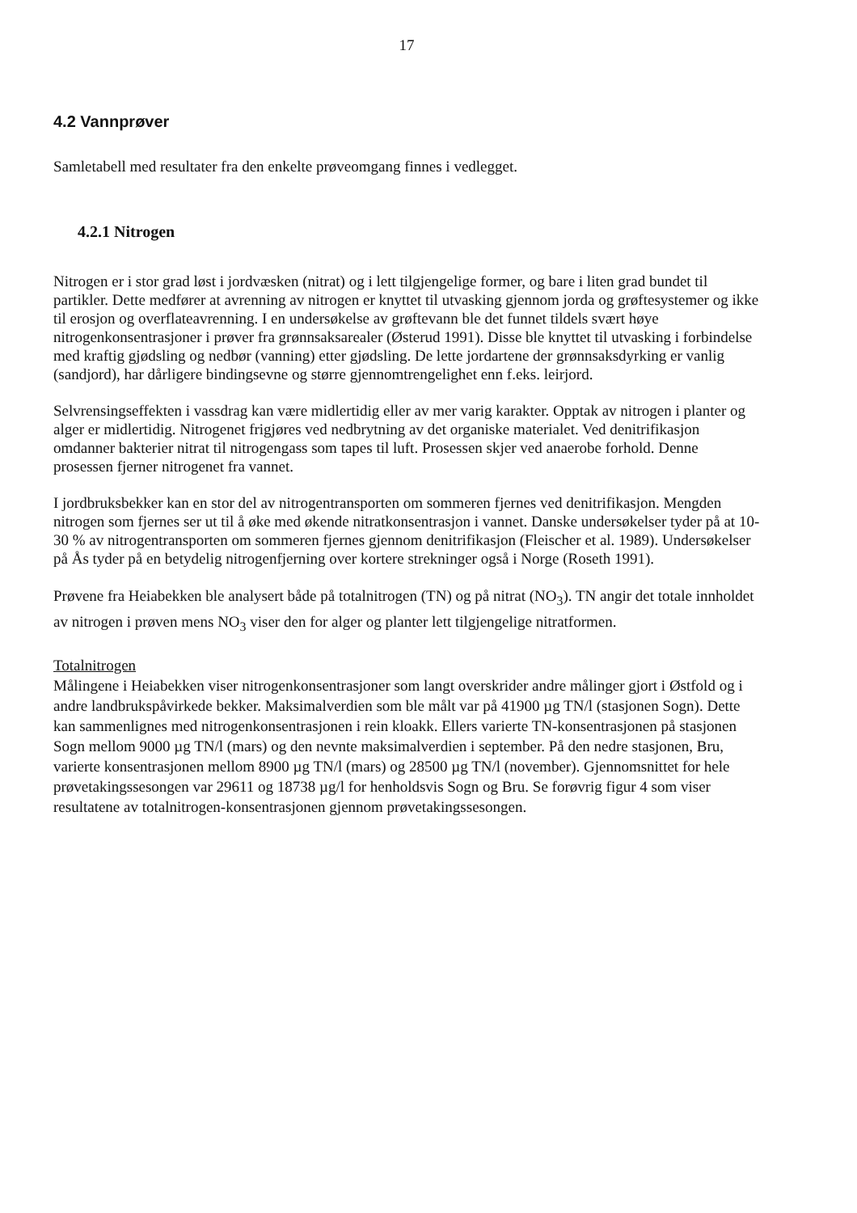17
4.2 Vannprøver
Samletabell med resultater fra den enkelte prøveomgang finnes i vedlegget.
4.2.1 Nitrogen
Nitrogen er i stor grad løst i jordvæsken (nitrat) og i lett tilgjengelige former, og bare i liten grad bundet til partikler. Dette medfører at avrenning av nitrogen er knyttet til utvasking gjennom jorda og grøftesystemer og ikke til erosjon og overflateavrenning. I en undersøkelse av grøftevann ble det funnet tildels svært høye nitrogenkonsentrasjoner i prøver fra grønnsaksarealer (Østerud 1991). Disse ble knyttet til utvasking i forbindelse med kraftig gjødsling og nedbør (vanning) etter gjødsling. De lette jordartene der grønnsaksdyrking er vanlig (sandjord), har dårligere bindingsevne og større gjennomtrengelighet enn f.eks. leirjord.
Selvrensingseffekten i vassdrag kan være midlertidig eller av mer varig karakter. Opptak av nitrogen i planter og alger er midlertidig. Nitrogenet frigjøres ved nedbrytning av det organiske materialet. Ved denitrifikasjon omdanner bakterier nitrat til nitrogengass som tapes til luft. Prosessen skjer ved anaerobe forhold. Denne prosessen fjerner nitrogenet fra vannet.
I jordbruksbekker kan en stor del av nitrogentransporten om sommeren fjernes ved denitrifikasjon. Mengden nitrogen som fjernes ser ut til å øke med økende nitratkonsentrasjon i vannet. Danske undersøkelser tyder på at 10-30 % av nitrogentransporten om sommeren fjernes gjennom denitrifikasjon (Fleischer et al. 1989). Undersøkelser på Ås tyder på en betydelig nitrogenfjerning over kortere strekninger også i Norge (Roseth 1991).
Prøvene fra Heiabekken ble analysert både på totalnitrogen (TN) og på nitrat (NO<sub>3</sub>). TN angir det totale innholdet av nitrogen i prøven mens NO<sub>3</sub> viser den for alger og planter lett tilgjengelige nitratformen.
Totalnitrogen
Målingene i Heiabekken viser nitrogenkonsentrasjoner som langt overskrider andre målinger gjort i Østfold og i andre landbrukspåvirkede bekker. Maksimalverdien som ble målt var på 41900 µg TN/l (stasjonen Sogn). Dette kan sammenlignes med nitrogenkonsentrasjonen i rein kloakk. Ellers varierte TN-konsentrasjonen på stasjonen Sogn mellom 9000 µg TN/l (mars) og den nevnte maksimalverdien i september. På den nedre stasjonen, Bru, varierte konsentrasjonen mellom 8900 µg TN/l (mars) og 28500 µg TN/l (november). Gjennomsnittet for hele prøvetakingssesongen var 29611 og 18738 µg/l for henholdsvis Sogn og Bru. Se forøvrig figur 4 som viser resultatene av totalnitrogen-konsentrasjonen gjennom prøvetakingssesongen.